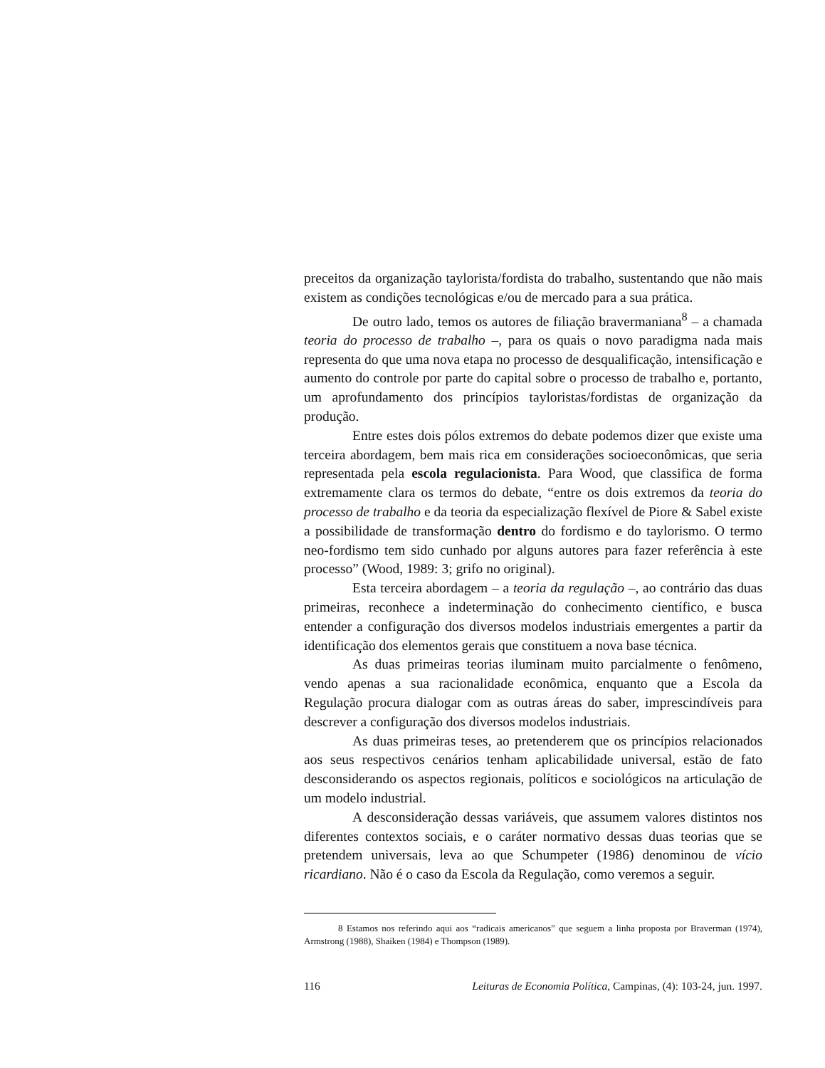preceitos da organização taylorista/fordista do trabalho, sustentando que não mais existem as condições tecnológicas e/ou de mercado para a sua prática.
De outro lado, temos os autores de filiação bravermaniana<sup>8</sup> – a chamada teoria do processo de trabalho –, para os quais o novo paradigma nada mais representa do que uma nova etapa no processo de desqualificação, intensificação e aumento do controle por parte do capital sobre o processo de trabalho e, portanto, um aprofundamento dos princípios tayloristas/fordistas de organização da produção.
Entre estes dois pólos extremos do debate podemos dizer que existe uma terceira abordagem, bem mais rica em considerações socioeconômicas, que seria representada pela escola regulacionista. Para Wood, que classifica de forma extremamente clara os termos do debate, “entre os dois extremos da teoria do processo de trabalho e da teoria da especialização flexível de Piore & Sabel existe a possibilidade de transformação dentro do fordismo e do taylorismo. O termo neo-fordismo tem sido cunhado por alguns autores para fazer referência à este processo” (Wood, 1989: 3; grifo no original).
Esta terceira abordagem – a teoria da regulação –, ao contrário das duas primeiras, reconhece a indeterminação do conhecimento científico, e busca entender a configuração dos diversos modelos industriais emergentes a partir da identificação dos elementos gerais que constituem a nova base técnica.
As duas primeiras teorias iluminam muito parcialmente o fenômeno, vendo apenas a sua racionalidade econômica, enquanto que a Escola da Regulação procura dialogar com as outras áreas do saber, imprescindíveis para descrever a configuração dos diversos modelos industriais.
As duas primeiras teses, ao pretenderem que os princípios relacionados aos seus respectivos cenários tenham aplicabilidade universal, estão de fato desconsiderando os aspectos regionais, políticos e sociológicos na articulação de um modelo industrial.
A desconsideração dessas variáveis, que assumem valores distintos nos diferentes contextos sociais, e o caráter normativo dessas duas teorias que se pretendem universais, leva ao que Schumpeter (1986) denominou de vício ricardiano. Não é o caso da Escola da Regulação, como veremos a seguir.
8 Estamos nos referindo aqui aos “radicais americanos” que seguem a linha proposta por Braverman (1974), Armstrong (1988), Shaiken (1984) e Thompson (1989).
116 Leituras de Economia Política, Campinas, (4): 103-24, jun. 1997.